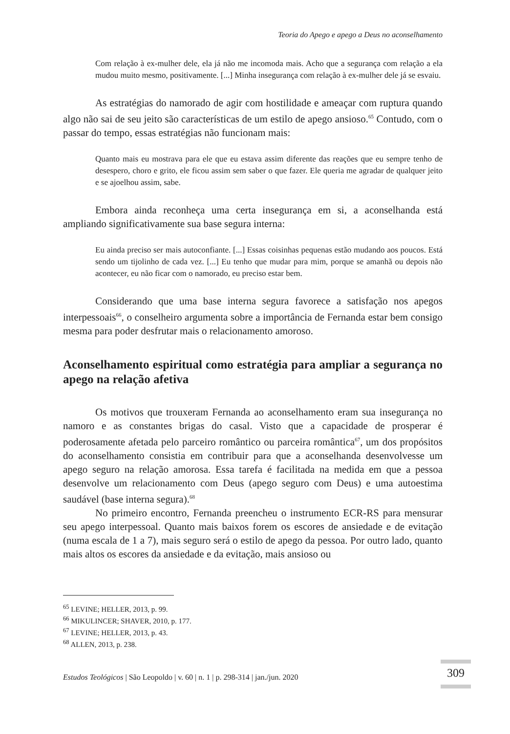Teoria do Apego e apego a Deus no aconselhamento
Com relação à ex-mulher dele, ela já não me incomoda mais. Acho que a segurança com relação a ela mudou muito mesmo, positivamente. [...] Minha insegurança com relação à ex-mulher dele já se esvaiu.
As estratégias do namorado de agir com hostilidade e ameaçar com ruptura quando algo não sai de seu jeito são características de um estilo de apego ansioso.<sup>65</sup> Contudo, com o passar do tempo, essas estratégias não funcionam mais:
Quanto mais eu mostrava para ele que eu estava assim diferente das reações que eu sempre tenho de desespero, choro e grito, ele ficou assim sem saber o que fazer. Ele queria me agradar de qualquer jeito e se ajoelhou assim, sabe.
Embora ainda reconheça uma certa insegurança em si, a aconselhanda está ampliando significativamente sua base segura interna:
Eu ainda preciso ser mais autoconfiante. [...] Essas coisinhas pequenas estão mudando aos poucos. Está sendo um tijolinho de cada vez. [...] Eu tenho que mudar para mim, porque se amanhã ou depois não acontecer, eu não ficar com o namorado, eu preciso estar bem.
Considerando que uma base interna segura favorece a satisfação nos apegos interpessoais<sup>66</sup>, o conselheiro argumenta sobre a importância de Fernanda estar bem consigo mesma para poder desfrutar mais o relacionamento amoroso.
Aconselhamento espiritual como estratégia para ampliar a segurança no apego na relação afetiva
Os motivos que trouxeram Fernanda ao aconselhamento eram sua insegurança no namoro e as constantes brigas do casal. Visto que a capacidade de prosperar é poderosamente afetada pelo parceiro romântico ou parceira romântica<sup>67</sup>, um dos propósitos do aconselhamento consistia em contribuir para que a aconselhanda desenvolvesse um apego seguro na relação amorosa. Essa tarefa é facilitada na medida em que a pessoa desenvolve um relacionamento com Deus (apego seguro com Deus) e uma autoestima saudável (base interna segura).<sup>68</sup>
No primeiro encontro, Fernanda preencheu o instrumento ECR-RS para mensurar seu apego interpessoal. Quanto mais baixos forem os escores de ansiedade e de evitação (numa escala de 1 a 7), mais seguro será o estilo de apego da pessoa. Por outro lado, quanto mais altos os escores da ansiedade e da evitação, mais ansioso ou
<sup>65</sup> LEVINE; HELLER, 2013, p. 99.
<sup>66</sup> MIKULINCER; SHAVER, 2010, p. 177.
<sup>67</sup> LEVINE; HELLER, 2013, p. 43.
<sup>68</sup> ALLEN, 2013, p. 238.
Estudos Teológicos | São Leopoldo | v. 60 | n. 1 | p. 298-314 | jan./jun. 2020
309